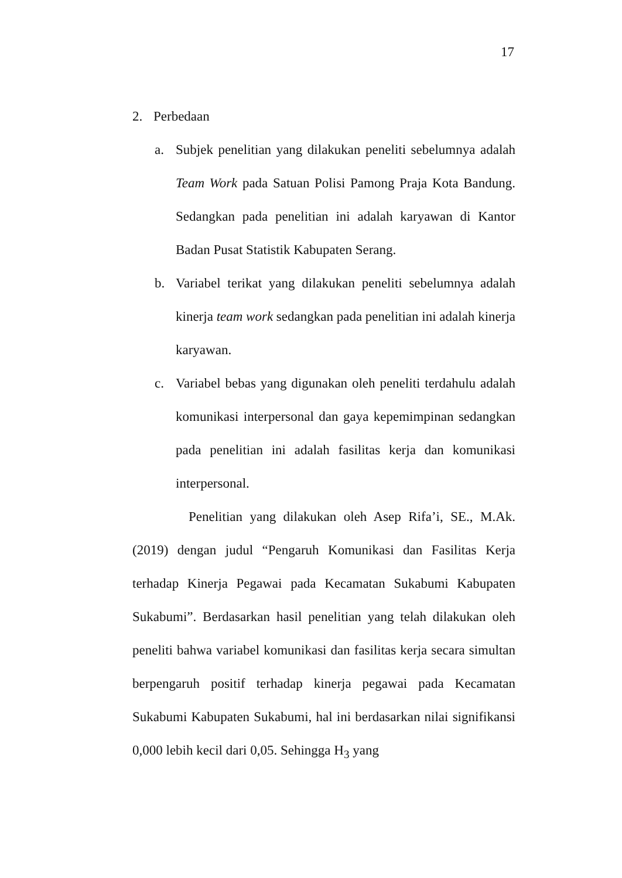17
2. Perbedaan
a. Subjek penelitian yang dilakukan peneliti sebelumnya adalah Team Work pada Satuan Polisi Pamong Praja Kota Bandung. Sedangkan pada penelitian ini adalah karyawan di Kantor Badan Pusat Statistik Kabupaten Serang.
b. Variabel terikat yang dilakukan peneliti sebelumnya adalah kinerja team work sedangkan pada penelitian ini adalah kinerja karyawan.
c. Variabel bebas yang digunakan oleh peneliti terdahulu adalah komunikasi interpersonal dan gaya kepemimpinan sedangkan pada penelitian ini adalah fasilitas kerja dan komunikasi interpersonal.
Penelitian yang dilakukan oleh Asep Rifa’i, SE., M.Ak. (2019) dengan judul “Pengaruh Komunikasi dan Fasilitas Kerja terhadap Kinerja Pegawai pada Kecamatan Sukabumi Kabupaten Sukabumi”. Berdasarkan hasil penelitian yang telah dilakukan oleh peneliti bahwa variabel komunikasi dan fasilitas kerja secara simultan berpengaruh positif terhadap kinerja pegawai pada Kecamatan Sukabumi Kabupaten Sukabumi, hal ini berdasarkan nilai signifikansi 0,000 lebih kecil dari 0,05. Sehingga H<sub>3</sub> yang